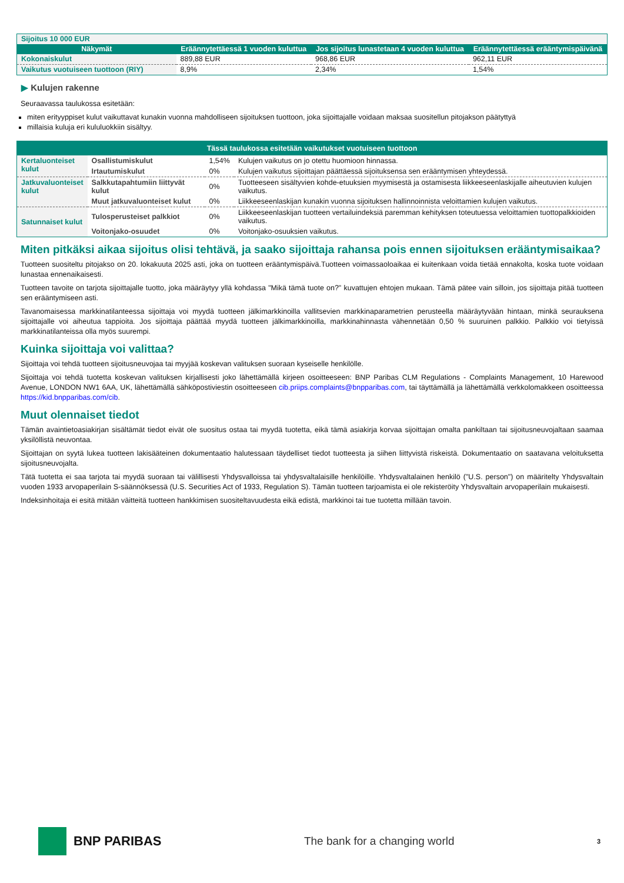| Sijoitus 10 000 EUR | | | |
| Näkymät | Eräännytettäessä 1 vuoden kuluttua | Jos sijoitus lunastetaan 4 vuoden kuluttua | Eräännytettäessä erääntymispäivänä |
| Kokonaiskulut | 889,88 EUR | 968,86 EUR | 962,11 EUR |
| Vaikutus vuotuiseen tuottoon (RIY) | 8,9% | 2,34% | 1,54% |
▶ Kulujen rakenne
Seuraavassa taulukossa esitetään:
miten erityyppiset kulut vaikuttavat kunakin vuonna mahdolliseen sijoituksen tuottoon, joka sijoittajalle voidaan maksaa suositellun pitojakson päätyttyä
millaisia kuluja eri kululuokkiin sisältyy.
| Tässä taulukossa esitetään vaikutukset vuotuiseen tuottoon | | | |
| Kertaluonteiset kulut | Osallistumiskulut | 1,54% | Kulujen vaikutus on jo otettu huomioon hinnassa. |
| | Irtautumiskulut | 0% | Kulujen vaikutus sijoittajan päättäessä sijoituksensa sen erääntymisen yhteydessä. |
| Jatkuvaluonteiset kulut | Salkkutapahtumiin liittyvät kulut | 0% | Tuotteeseen sisältyvien kohde-etuuksien myymisestä ja ostamisesta liikkeeseenlaskijalle aiheutuvien kulujen vaikutus. |
| | Muut jatkuvaluonteiset kulut | 0% | Liikkeeseenlaskijan kunakin vuonna sijoituksen hallinnoinnista veloittamien kulujen vaikutus. |
| Satunnaiset kulut | Tulosperusteiset palkkiot | 0% | Liikkeeseenlaskijan tuotteen vertailuindeksiä paremman kehityksen toteutuessa veloittamien tuottopalkkioiden vaikutus. |
| | Voitonjako-osuudet | 0% | Voitonjako-osuuksien vaikutus. |
Miten pitkäksi aikaa sijoitus olisi tehtävä, ja saako sijoittaja rahansa pois ennen sijoituksen erääntymisaikaa?
Tuotteen suositeltu pitojakso on 20. lokakuuta 2025 asti, joka on tuotteen erääntymispäivä.Tuotteen voimassaoloaikaa ei kuitenkaan voida tietää ennakolta, koska tuote voidaan lunastaa ennenaikaisesti.
Tuotteen tavoite on tarjota sijoittajalle tuotto, joka määräytyy yllä kohdassa "Mikä tämä tuote on?" kuvattujen ehtojen mukaan. Tämä pätee vain silloin, jos sijoittaja pitää tuotteen sen erääntymiseen asti.
Tavanomaisessa markkinatilanteessa sijoittaja voi myydä tuotteen jälkimarkkinoilla vallitsevien markkinaparametrien perusteella määräytyvään hintaan, minkä seurauksena sijoittajalle voi aiheutua tappioita. Jos sijoittaja päättää myydä tuotteen jälkimarkkinoilla, markkinahinnasta vähennetään 0,50 % suuruinen palkkio. Palkkio voi tietyissä markkinatilanteissa olla myös suurempi.
Kuinka sijoittaja voi valittaa?
Sijoittaja voi tehdä tuotteen sijoitusneuvojaa tai myyjää koskevan valituksen suoraan kyseiselle henkilölle.
Sijoittaja voi tehdä tuotetta koskevan valituksen kirjallisesti joko lähettämällä kirjeen osoitteeseen: BNP Paribas CLM Regulations - Complaints Management, 10 Harewood Avenue, LONDON NW1 6AA, UK, lähettämällä sähköpostiviestin osoitteeseen cib.priips.complaints@bnpparibas.com, tai täyttämällä ja lähettämällä verkkolomakkeen osoitteessa https://kid.bnpparibas.com/cib.
Muut olennaiset tiedot
Tämän avaintietoasiakirjan sisältämät tiedot eivät ole suositus ostaa tai myydä tuotetta, eikä tämä asiakirja korvaa sijoittajan omalta pankiltaan tai sijoitusneuvojaltaan saamaa yksilöllistä neuvontaa.
Sijoittajan on syytä lukea tuotteen lakisääteinen dokumentaatio halutessaan täydelliset tiedot tuotteesta ja siihen liittyvistä riskeistä. Dokumentaatio on saatavana veloituksetta sijoitusneuvojalta.
Tätä tuotetta ei saa tarjota tai myydä suoraan tai välillisesti Yhdysvalloissa tai yhdysvaltalaisille henkilöille. Yhdysvaltalainen henkilö ("U.S. person") on määritelty Yhdysvaltain vuoden 1933 arvopaperilain S-säännöksessä (U.S. Securities Act of 1933, Regulation S). Tämän tuotteen tarjoamista ei ole rekisteröity Yhdysvaltain arvopaperilain mukaisesti.
Indeksinhoitaja ei esitä mitään väitteitä tuotteen hankkimisen suositeltavuudesta eikä edistä, markkinoi tai tue tuotetta millään tavoin.
BNP PARIBAS
The bank for a changing world
3